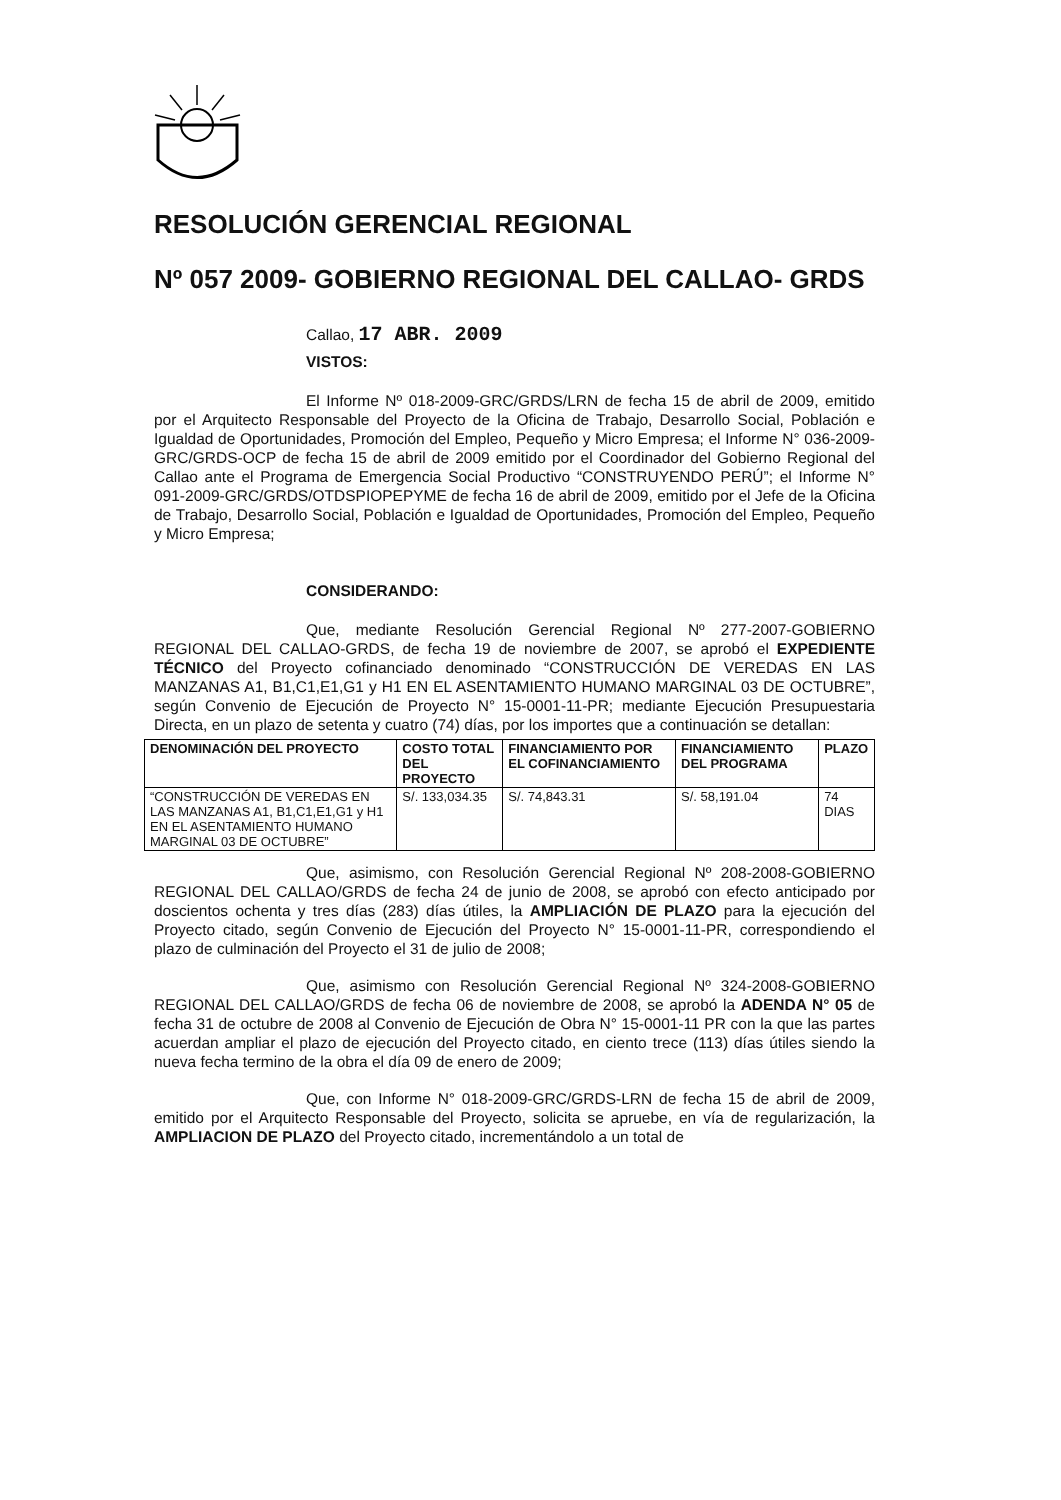RESOLUCIÓN GERENCIAL REGIONAL
Nº 057 2009- GOBIERNO REGIONAL DEL CALLAO- GRDS
Callao, 17 ABR. 2009
VISTOS:
El Informe Nº 018-2009-GRC/GRDS/LRN de fecha 15 de abril de 2009, emitido por el Arquitecto Responsable del Proyecto de la Oficina de Trabajo, Desarrollo Social, Población e Igualdad de Oportunidades, Promoción del Empleo, Pequeño y Micro Empresa; el Informe N° 036-2009-GRC/GRDS-OCP de fecha 15 de abril de 2009 emitido por el Coordinador del Gobierno Regional del Callao ante el Programa de Emergencia Social Productivo “CONSTRUYENDO PERÚ”; el Informe N° 091-2009-GRC/GRDS/OTDSPIOPEPYME de fecha 16 de abril de 2009, emitido por el Jefe de la Oficina de Trabajo, Desarrollo Social, Población e Igualdad de Oportunidades, Promoción del Empleo, Pequeño y Micro Empresa;
CONSIDERANDO:
Que, mediante Resolución Gerencial Regional Nº 277-2007-GOBIERNO REGIONAL DEL CALLAO-GRDS, de fecha 19 de noviembre de 2007, se aprobó el EXPEDIENTE TÉCNICO del Proyecto cofinanciado denominado “CONSTRUCCIÓN DE VEREDAS EN LAS MANZANAS A1, B1,C1,E1,G1 y H1 EN EL ASENTAMIENTO HUMANO MARGINAL 03 DE OCTUBRE”, según Convenio de Ejecución de Proyecto N° 15-0001-11-PR; mediante Ejecución Presupuestaria Directa, en un plazo de setenta y cuatro (74) días, por los importes que a continuación se detallan:
| DENOMINACIÓN DEL PROYECTO | COSTO TOTAL DEL PROYECTO | FINANCIAMIENTO POR EL COFINANCIAMIENTO | FINANCIAMIENTO DEL PROGRAMA | PLAZO |
| --- | --- | --- | --- | --- |
| “CONSTRUCCIÓN DE VEREDAS EN LAS MANZANAS A1, B1,C1,E1,G1 y H1 EN EL ASENTAMIENTO HUMANO MARGINAL 03 DE OCTUBRE” | S/. 133,034.35 | S/. 74,843.31 | S/. 58,191.04 | 74 DIAS |
Que, asimismo, con Resolución Gerencial Regional Nº 208-2008-GOBIERNO REGIONAL DEL CALLAO/GRDS de fecha 24 de junio de 2008, se aprobó con efecto anticipado por doscientos ochenta y tres días (283) días útiles, la AMPLIACIÓN DE PLAZO para la ejecución del Proyecto citado, según Convenio de Ejecución del Proyecto N° 15-0001-11-PR, correspondiendo el plazo de culminación del Proyecto el 31 de julio de 2008;
Que, asimismo con Resolución Gerencial Regional Nº 324-2008-GOBIERNO REGIONAL DEL CALLAO/GRDS de fecha 06 de noviembre de 2008, se aprobó la ADENDA N° 05 de fecha 31 de octubre de 2008 al Convenio de Ejecución de Obra N° 15-0001-11 PR con la que las partes acuerdan ampliar el plazo de ejecución del Proyecto citado, en ciento trece (113) días útiles siendo la nueva fecha termino de la obra el día 09 de enero de 2009;
Que, con Informe N° 018-2009-GRC/GRDS-LRN de fecha 15 de abril de 2009, emitido por el Arquitecto Responsable del Proyecto, solicita se apruebe, en vía de regularización, la AMPLIACION DE PLAZO del Proyecto citado, incrementándolo a un total de